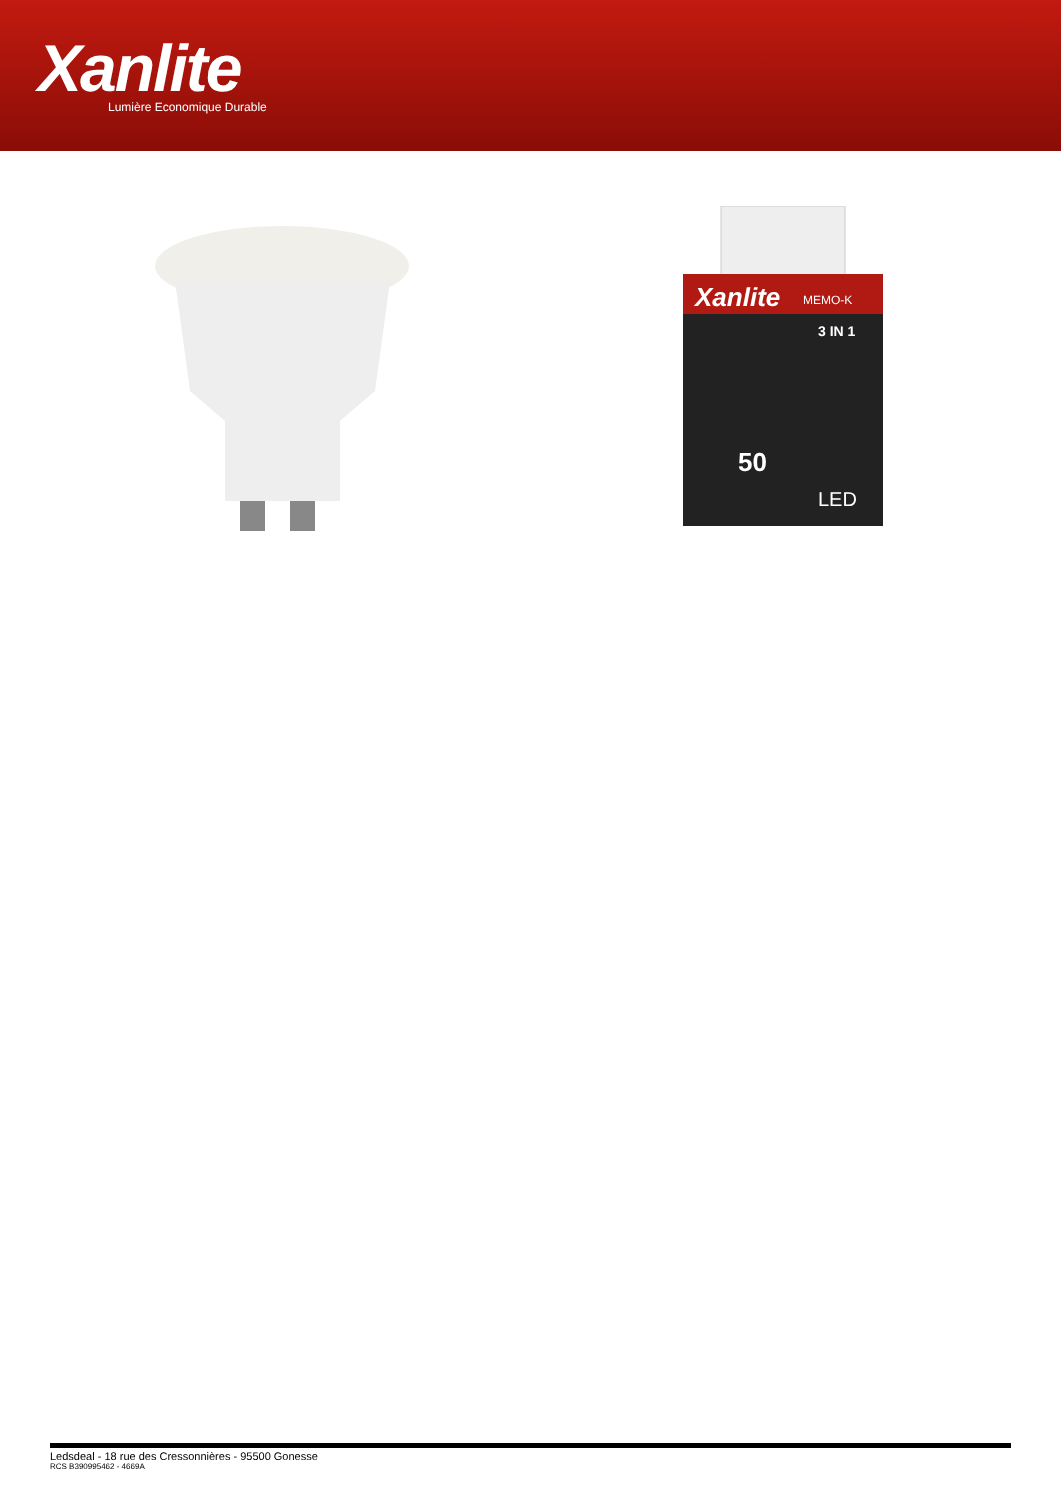Xanlite Lumière Economique Durable
Xanlite
MEMO-K
3 IN 1
50
LED
Ledsdeal - 18 rue des Cressonnières - 95500 Gonesse
RCS B390995462 - 4669A